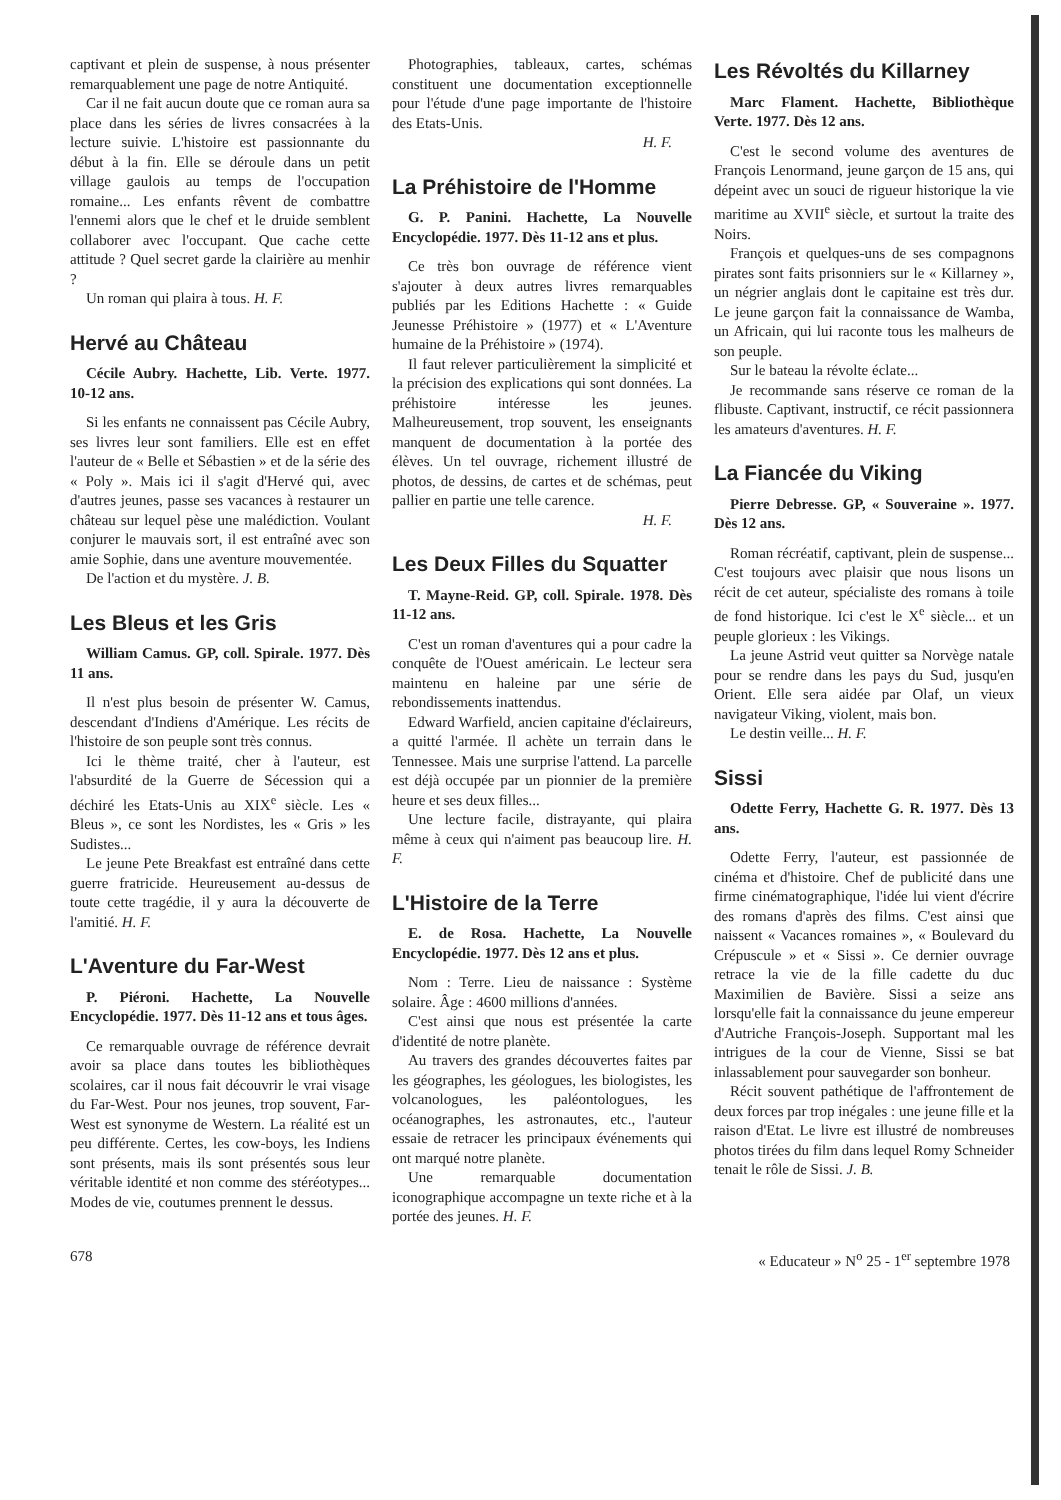captivant et plein de suspense, à nous présenter remarquablement une page de notre Antiquité.
Car il ne fait aucun doute que ce roman aura sa place dans les séries de livres consacrées à la lecture suivie. L'histoire est passionnante du début à la fin. Elle se déroule dans un petit village gaulois au temps de l'occupation romaine... Les enfants rêvent de combattre l'ennemi alors que le chef et le druide semblent collaborer avec l'occupant. Que cache cette attitude ? Quel secret garde la clairière au menhir ?
Un roman qui plaira à tous. H. F.
Hervé au Château
Cécile Aubry. Hachette, Lib. Verte. 1977. 10-12 ans.
Si les enfants ne connaissent pas Cécile Aubry, ses livres leur sont familiers. Elle est en effet l'auteur de « Belle et Sébastien » et de la série des « Poly ». Mais ici il s'agit d'Hervé qui, avec d'autres jeunes, passe ses vacances à restaurer un château sur lequel pèse une malédiction. Voulant conjurer le mauvais sort, il est entraîné avec son amie Sophie, dans une aventure mouvementée.
De l'action et du mystère. J. B.
Les Bleus et les Gris
William Camus. GP, coll. Spirale. 1977. Dès 11 ans.
Il n'est plus besoin de présenter W. Camus, descendant d'Indiens d'Amérique. Les récits de l'histoire de son peuple sont très connus.
Ici le thème traité, cher à l'auteur, est l'absurdité de la Guerre de Sécession qui a déchiré les Etats-Unis au XIX<sup>e</sup> siècle. Les « Bleus », ce sont les Nordistes, les « Gris » les Sudistes...
Le jeune Pete Breakfast est entraîné dans cette guerre fratricide. Heureusement au-dessus de toute cette tragédie, il y aura la découverte de l'amitié. H. F.
L'Aventure du Far-West
P. Piéroni. Hachette, La Nouvelle Encyclopédie. 1977. Dès 11-12 ans et tous âges.
Ce remarquable ouvrage de référence devrait avoir sa place dans toutes les bibliothèques scolaires, car il nous fait découvrir le vrai visage du Far-West. Pour nos jeunes, trop souvent, Far-West est synonyme de Western. La réalité est un peu différente. Certes, les cow-boys, les Indiens sont présents, mais ils sont présentés sous leur véritable identité et non comme des stéréotypes... Modes de vie, coutumes prennent le dessus.
Photographies, tableaux, cartes, schémas constituent une documentation exceptionnelle pour l'étude d'une page importante de l'histoire des Etats-Unis.
H. F.
La Préhistoire de l'Homme
G. P. Panini. Hachette, La Nouvelle Encyclopédie. 1977. Dès 11-12 ans et plus.
Ce très bon ouvrage de référence vient s'ajouter à deux autres livres remarquables publiés par les Editions Hachette : « Guide Jeunesse Préhistoire » (1977) et « L'Aventure humaine de la Préhistoire » (1974).
Il faut relever particulièrement la simplicité et la précision des explications qui sont données. La préhistoire intéresse les jeunes. Malheureusement, trop souvent, les enseignants manquent de documentation à la portée des élèves. Un tel ouvrage, richement illustré de photos, de dessins, de cartes et de schémas, peut pallier en partie une telle carence.
H. F.
Les Deux Filles du Squatter
T. Mayne-Reid. GP, coll. Spirale. 1978. Dès 11-12 ans.
C'est un roman d'aventures qui a pour cadre la conquête de l'Ouest américain. Le lecteur sera maintenu en haleine par une série de rebondissements inattendus.
Edward Warfield, ancien capitaine d'éclaireurs, a quitté l'armée. Il achète un terrain dans le Tennessee. Mais une surprise l'attend. La parcelle est déjà occupée par un pionnier de la première heure et ses deux filles...
Une lecture facile, distrayante, qui plaira même à ceux qui n'aiment pas beaucoup lire. H. F.
L'Histoire de la Terre
E. de Rosa. Hachette, La Nouvelle Encyclopédie. 1977. Dès 12 ans et plus.
Nom : Terre. Lieu de naissance : Système solaire. Âge : 4600 millions d'années.
C'est ainsi que nous est présentée la carte d'identité de notre planète.
Au travers des grandes découvertes faites par les géographes, les géologues, les biologistes, les volcanologues, les paléontologues, les océanographes, les astronautes, etc., l'auteur essaie de retracer les principaux événements qui ont marqué notre planète.
Une remarquable documentation iconographique accompagne un texte riche et à la portée des jeunes. H. F.
Les Révoltés du Killarney
Marc Flament. Hachette, Bibliothèque Verte. 1977. Dès 12 ans.
C'est le second volume des aventures de François Lenormand, jeune garçon de 15 ans, qui dépeint avec un souci de rigueur historique la vie maritime au XVII<sup>e</sup> siècle, et surtout la traite des Noirs.
François et quelques-uns de ses compagnons pirates sont faits prisonniers sur le « Killarney », un négrier anglais dont le capitaine est très dur. Le jeune garçon fait la connaissance de Wamba, un Africain, qui lui raconte tous les malheurs de son peuple.
Sur le bateau la révolte éclate...
Je recommande sans réserve ce roman de la flibuste. Captivant, instructif, ce récit passionnera les amateurs d'aventures. H. F.
La Fiancée du Viking
Pierre Debresse. GP, « Souveraine ». 1977. Dès 12 ans.
Roman récréatif, captivant, plein de suspense... C'est toujours avec plaisir que nous lisons un récit de cet auteur, spécialiste des romans à toile de fond historique. Ici c'est le X<sup>e</sup> siècle... et un peuple glorieux : les Vikings.
La jeune Astrid veut quitter sa Norvège natale pour se rendre dans les pays du Sud, jusqu'en Orient. Elle sera aidée par Olaf, un vieux navigateur Viking, violent, mais bon.
Le destin veille... H. F.
Sissi
Odette Ferry, Hachette G. R. 1977. Dès 13 ans.
Odette Ferry, l'auteur, est passionnée de cinéma et d'histoire. Chef de publicité dans une firme cinématographique, l'idée lui vient d'écrire des romans d'après des films. C'est ainsi que naissent « Vacances romaines », « Boulevard du Crépuscule » et « Sissi ». Ce dernier ouvrage retrace la vie de la fille cadette du duc Maximilien de Bavière. Sissi a seize ans lorsqu'elle fait la connaissance du jeune empereur d'Autriche François-Joseph. Supportant mal les intrigues de la cour de Vienne, Sissi se bat inlassablement pour sauvegarder son bonheur.
Récit souvent pathétique de l'affrontement de deux forces par trop inégales : une jeune fille et la raison d'Etat. Le livre est illustré de nombreuses photos tirées du film dans lequel Romy Schneider tenait le rôle de Sissi. J. B.
678 « Educateur » N<sup>o</sup> 25 - 1<sup>er</sup> septembre 1978